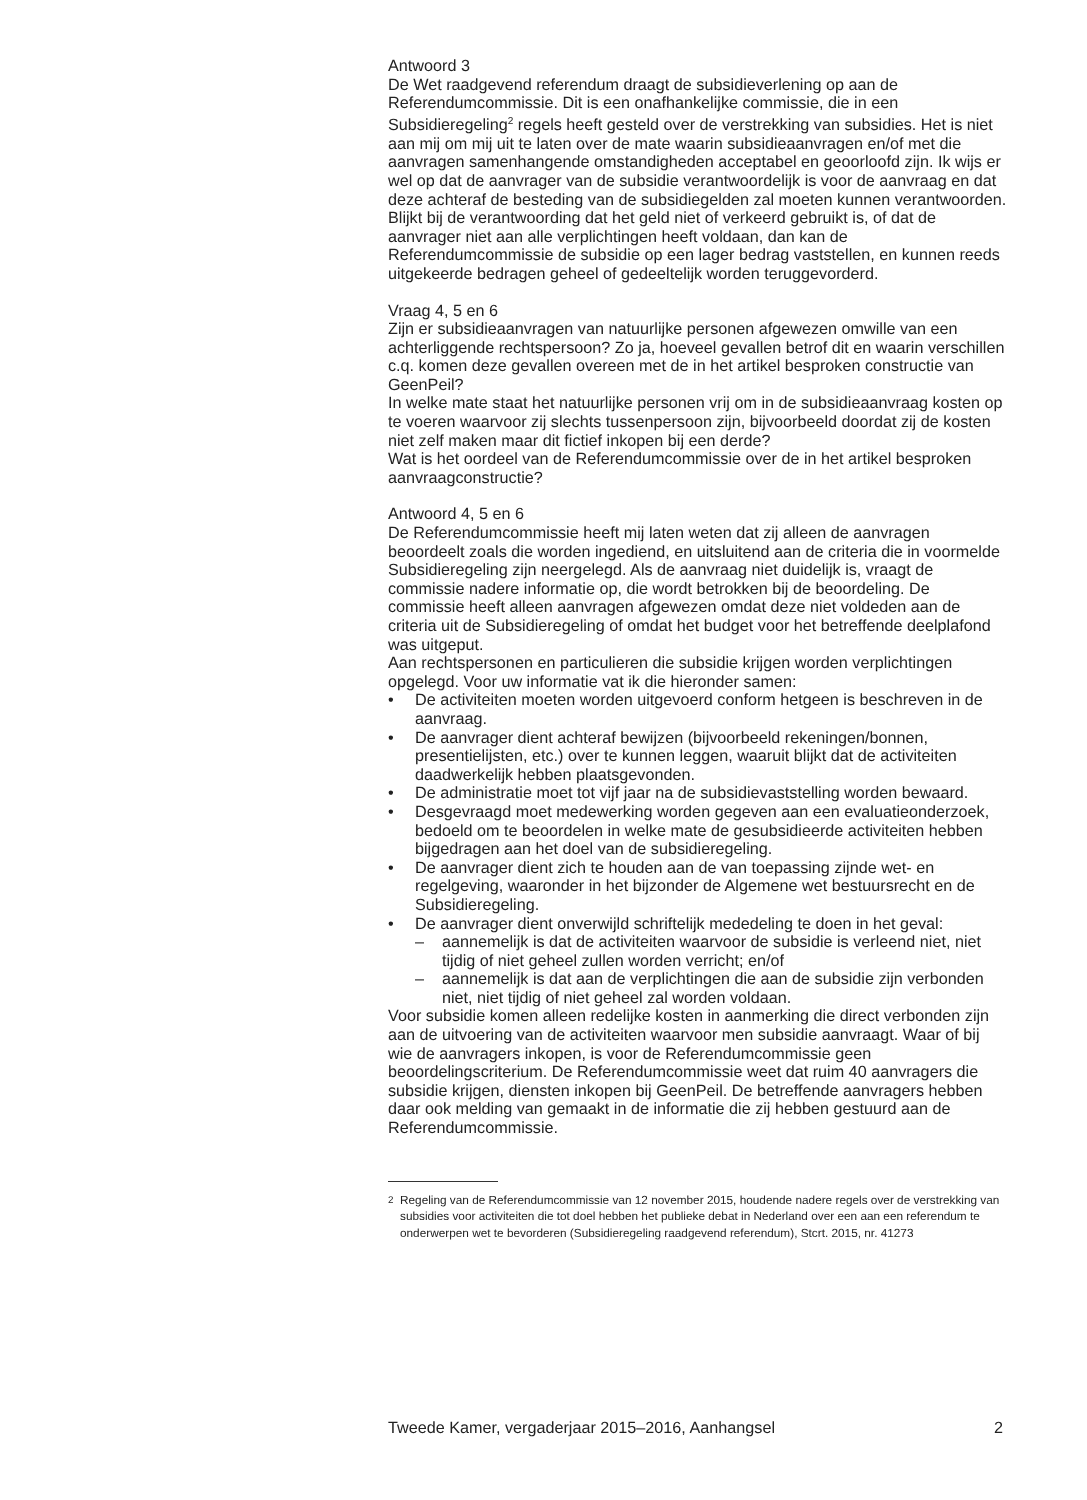Antwoord 3
De Wet raadgevend referendum draagt de subsidieverlening op aan de Referendumcommissie. Dit is een onafhankelijke commissie, die in een Subsidieregeling<sup>2</sup> regels heeft gesteld over de verstrekking van subsidies. Het is niet aan mij om mij uit te laten over de mate waarin subsidieaanvragen en/of met die aanvragen samenhangende omstandigheden acceptabel en geoorloofd zijn. Ik wijs er wel op dat de aanvrager van de subsidie verantwoordelijk is voor de aanvraag en dat deze achteraf de besteding van de subsidiegelden zal moeten kunnen verantwoorden. Blijkt bij de verantwoording dat het geld niet of verkeerd gebruikt is, of dat de aanvrager niet aan alle verplichtingen heeft voldaan, dan kan de Referendumcommissie de subsidie op een lager bedrag vaststellen, en kunnen reeds uitgekeerde bedragen geheel of gedeeltelijk worden teruggevorderd.
Vraag 4, 5 en 6
Zijn er subsidieaanvragen van natuurlijke personen afgewezen omwille van een achterliggende rechtspersoon? Zo ja, hoeveel gevallen betrof dit en waarin verschillen c.q. komen deze gevallen overeen met de in het artikel besproken constructie van GeenPeil?
In welke mate staat het natuurlijke personen vrij om in de subsidieaanvraag kosten op te voeren waarvoor zij slechts tussenpersoon zijn, bijvoorbeeld doordat zij de kosten niet zelf maken maar dit fictief inkopen bij een derde?
Wat is het oordeel van de Referendumcommissie over de in het artikel besproken aanvraagconstructie?
Antwoord 4, 5 en 6
De Referendumcommissie heeft mij laten weten dat zij alleen de aanvragen beoordeelt zoals die worden ingediend, en uitsluitend aan de criteria die in voormelde Subsidieregeling zijn neergelegd. Als de aanvraag niet duidelijk is, vraagt de commissie nadere informatie op, die wordt betrokken bij de beoordeling. De commissie heeft alleen aanvragen afgewezen omdat deze niet voldeden aan de criteria uit de Subsidieregeling of omdat het budget voor het betreffende deelplafond was uitgeput.
Aan rechtspersonen en particulieren die subsidie krijgen worden verplichtingen opgelegd. Voor uw informatie vat ik die hieronder samen:
• De activiteiten moeten worden uitgevoerd conform hetgeen is beschreven in de aanvraag.
• De aanvrager dient achteraf bewijzen (bijvoorbeeld rekeningen/bonnen, presentielijsten, etc.) over te kunnen leggen, waaruit blijkt dat de activiteiten daadwerkelijk hebben plaatsgevonden.
• De administratie moet tot vijf jaar na de subsidievaststelling worden bewaard.
• Desgevraagd moet medewerking worden gegeven aan een evaluatieonderzoek, bedoeld om te beoordelen in welke mate de gesubsidieerde activiteiten hebben bijgedragen aan het doel van de subsidieregeling.
• De aanvrager dient zich te houden aan de van toepassing zijnde wet- en regelgeving, waaronder in het bijzonder de Algemene wet bestuursrecht en de Subsidieregeling.
• De aanvrager dient onverwijld schriftelijk mededeling te doen in het geval:
– aannemelijk is dat de activiteiten waarvoor de subsidie is verleend niet, niet tijdig of niet geheel zullen worden verricht; en/of
– aannemelijk is dat aan de verplichtingen die aan de subsidie zijn verbonden niet, niet tijdig of niet geheel zal worden voldaan.
Voor subsidie komen alleen redelijke kosten in aanmerking die direct verbonden zijn aan de uitvoering van de activiteiten waarvoor men subsidie aanvraagt. Waar of bij wie de aanvragers inkopen, is voor de Referendumcommissie geen beoordelingscriterium. De Referendumcommissie weet dat ruim 40 aanvragers die subsidie krijgen, diensten inkopen bij GeenPeil. De betreffende aanvragers hebben daar ook melding van gemaakt in de informatie die zij hebben gestuurd aan de Referendumcommissie.
<sup>2</sup> Regeling van de Referendumcommissie van 12 november 2015, houdende nadere regels over de verstrekking van subsidies voor activiteiten die tot doel hebben het publieke debat in Nederland over een aan een referendum te onderwerpen wet te bevorderen (Subsidieregeling raadgevend referendum), Stcrt. 2015, nr. 41273
Tweede Kamer, vergaderjaar 2015–2016, Aanhangsel 2